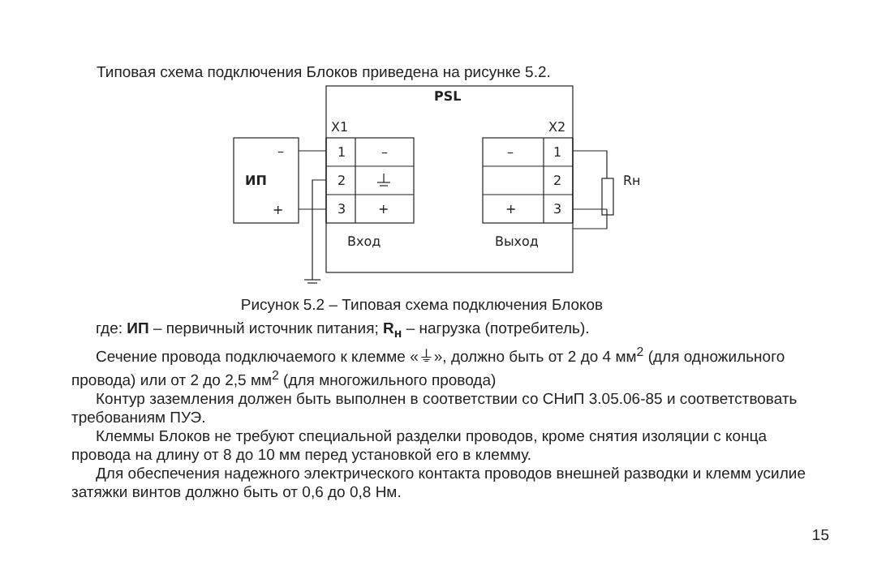Типовая схема подключения Блоков приведена на рисунке 5.2.
PSL
X1
X2
–
+
ИП
1
2
3
–
+
–
+
1
2
3
Rн
Вход
Выход
Рисунок 5.2 – Типовая схема подключения Блоков
где: ИП – первичный источник питания; R<sub>н</sub> – нагрузка (потребитель).
Сечение провода подключаемого к клемме «⏚», должно быть от 2 до 4 мм<sup>2</sup> (для одножильного провода) или от 2 до 2,5 мм<sup>2</sup> (для многожильного провода)
Контур заземления должен быть выполнен в соответствии со СНиП 3.05.06-85 и соответствовать требованиям ПУЭ.
Клеммы Блоков не требуют специальной разделки проводов, кроме снятия изоляции с конца провода на длину от 8 до 10 мм перед установкой его в клемму.
Для обеспечения надежного электрического контакта проводов внешней разводки и клемм усилие затяжки винтов должно быть от 0,6 до 0,8 Нм.
15